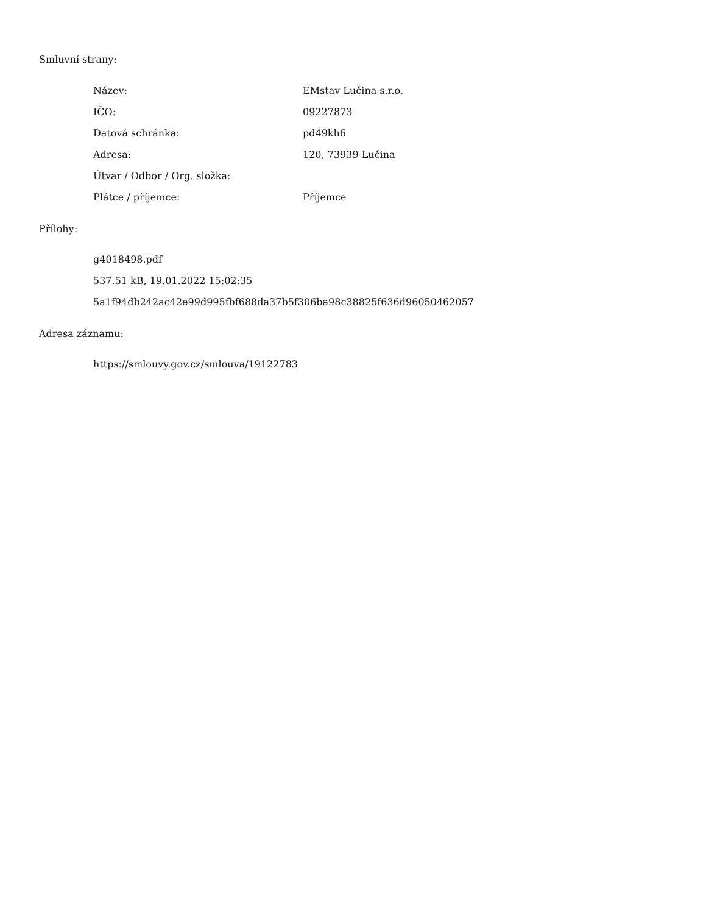Smluvní strany:
| Název: | EMstav Lučina s.r.o. |
| IČO: | 09227873 |
| Datová schránka: | pd49kh6 |
| Adresa: | 120, 73939 Lučina |
| Útvar / Odbor / Org. složka: | |
| Plátce / příjemce: | Příjemce |
Přílohy:
g4018498.pdf
537.51 kB, 19.01.2022 15:02:35
5a1f94db242ac42e99d995fbf688da37b5f306ba98c38825f636d96050462057
Adresa záznamu:
https://smlouvy.gov.cz/smlouva/19122783